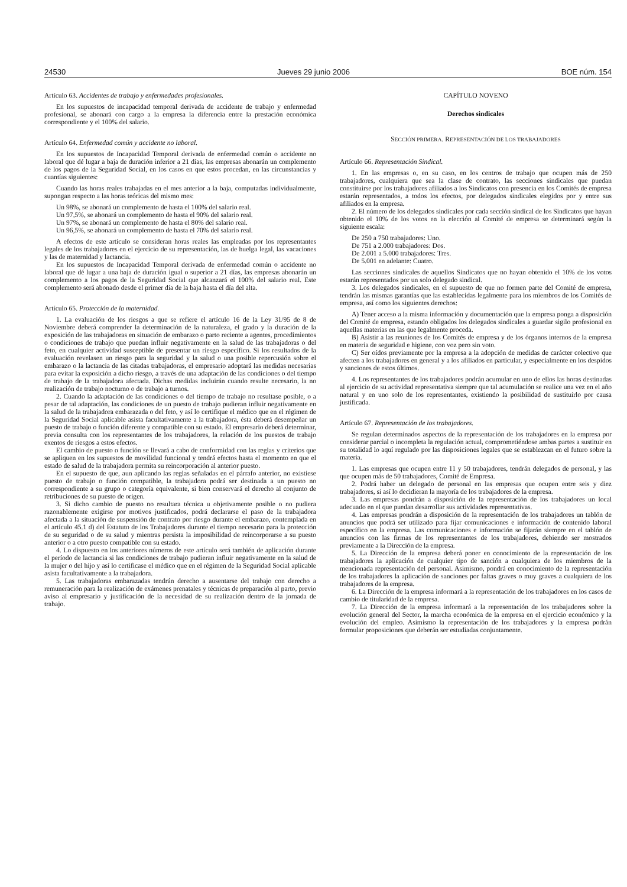24530 Jueves 29 junio 2006 BOE núm. 154
Artículo 63. Accidentes de trabajo y enfermedades profesionales.
En los supuestos de incapacidad temporal derivada de accidente de trabajo y enfermedad profesional, se abonará con cargo a la empresa la diferencia entre la prestación económica correspondiente y el 100% del salario.
Artículo 64. Enfermedad común y accidente no laboral.
En los supuestos de Incapacidad Temporal derivada de enfermedad común o accidente no laboral que dé lugar a baja de duración inferior a 21 días, las empresas abonarán un complemento de los pagos de la Seguridad Social, en los casos en que estos procedan, en las circunstancias y cuantías siguientes:
Cuando las horas reales trabajadas en el mes anterior a la baja, computadas individualmente, supongan respecto a las horas teóricas del mismo mes:
Un 98%, se abonará un complemento de hasta el 100% del salario real.
Un 97,5%, se abonará un complemento de hasta el 90% del salario real.
Un 97%, se abonará un complemento de hasta el 80% del salario real.
Un 96,5%, se abonará un complemento de hasta el 70% del salario real.
A efectos de este artículo se consideran horas reales las empleadas por los representantes legales de los trabajadores en el ejercicio de su representación, las de huelga legal, las vacaciones y las de maternidad y lactancia.
En los supuestos de Incapacidad Temporal derivada de enfermedad común o accidente no laboral que dé lugar a una baja de duración igual o superior a 21 días, las empresas abonarán un complemento a los pagos de la Seguridad Social que alcanzará el 100% del salario real. Este complemento será abonado desde el primer día de la baja hasta el día del alta.
Artículo 65. Protección de la maternidad.
1. La evaluación de los riesgos a que se refiere el artículo 16 de la Ley 31/95 de 8 de Noviembre deberá comprender la determinación de la naturaleza, el grado y la duración de la exposición de las trabajadoras en situación de embarazo o parto reciente a agentes, procedimientos o condiciones de trabajo que puedan influir negativamente en la salud de las trabajadoras o del feto, en cualquier actividad susceptible de presentar un riesgo específico. Si los resultados de la evaluación revelasen un riesgo para la seguridad y la salud o una posible repercusión sobre el embarazo o la lactancia de las citadas trabajadoras, el empresario adoptará las medidas necesarias para evitar la exposición a dicho riesgo, a través de una adaptación de las condiciones o del tiempo de trabajo de la trabajadora afectada. Dichas medidas incluirán cuando resulte necesario, la no realización de trabajo nocturno o de trabajo a turnos.
2. Cuando la adaptación de las condiciones o del tiempo de trabajo no resultase posible, o a pesar de tal adaptación, las condiciones de un puesto de trabajo pudieran influir negativamente en la salud de la trabajadora embarazada o del feto, y así lo certifique el médico que en el régimen de la Seguridad Social aplicable asista facultativamente a la trabajadora, ésta deberá desempeñar un puesto de trabajo o función diferente y compatible con su estado. El empresario deberá determinar, previa consulta con los representantes de los trabajadores, la relación de los puestos de trabajo exentos de riesgos a estos efectos.
El cambio de puesto o función se llevará a cabo de conformidad con las reglas y criterios que se apliquen en los supuestos de movilidad funcional y tendrá efectos hasta el momento en que el estado de salud de la trabajadora permita su reincorporación al anterior puesto.
En el supuesto de que, aun aplicando las reglas señaladas en el párrafo anterior, no existiese puesto de trabajo o función compatible, la trabajadora podrá ser destinada a un puesto no correspondiente a su grupo o categoría equivalente, si bien conservará el derecho al conjunto de retribuciones de su puesto de origen.
3. Si dicho cambio de puesto no resultara técnica u objetivamente posible o no pudiera razonablemente exigirse por motivos justificados, podrá declararse el paso de la trabajadora afectada a la situación de suspensión de contrato por riesgo durante el embarazo, contemplada en el artículo 45.1 d) del Estatuto de los Trabajadores durante el tiempo necesario para la protección de su seguridad o de su salud y mientras persista la imposibilidad de reincorporarse a su puesto anterior o a otro puesto compatible con su estado.
4. Lo dispuesto en los anteriores números de este artículo será también de aplicación durante el período de lactancia si las condiciones de trabajo pudieran influir negativamente en la salud de la mujer o del hijo y así lo certificase el médico que en el régimen de la Seguridad Social aplicable asista facultativamente a la trabajadora.
5. Las trabajadoras embarazadas tendrán derecho a ausentarse del trabajo con derecho a remuneración para la realización de exámenes prenatales y técnicas de preparación al parto, previo aviso al empresario y justificación de la necesidad de su realización dentro de la jornada de trabajo.
CAPÍTULO NOVENO
Derechos sindicales
SECCIÓN PRIMERA. REPRESENTACIÓN DE LOS TRABAJADORES
Artículo 66. Representación Sindical.
1. En las empresas o, en su caso, en los centros de trabajo que ocupen más de 250 trabajadores, cualquiera que sea la clase de contrato, las secciones sindicales que puedan constituirse por los trabajadores afiliados a los Sindicatos con presencia en los Comités de empresa estarán representados, a todos los efectos, por delegados sindicales elegidos por y entre sus afiliados en la empresa.
2. El número de los delegados sindicales por cada sección sindical de los Sindicatos que hayan obtenido el 10% de los votos en la elección al Comité de empresa se determinará según la siguiente escala:
De 250 a 750 trabajadores: Uno.
De 751 a 2.000 trabajadores: Dos.
De 2.001 a 5.000 trabajadores: Tres.
De 5.001 en adelante: Cuatro.
Las secciones sindicales de aquellos Sindicatos que no hayan obtenido el 10% de los votos estarán representados por un solo delegado sindical.
3. Los delegados sindicales, en el supuesto de que no formen parte del Comité de empresa, tendrán las mismas garantías que las establecidas legalmente para los miembros de los Comités de empresa, así como los siguientes derechos:
A) Tener acceso a la misma información y documentación que la empresa ponga a disposición del Comité de empresa, estando obligados los delegados sindicales a guardar sigilo profesional en aquellas materias en las que legalmente proceda.
B) Asistir a las reuniones de los Comités de empresa y de los órganos internos de la empresa en materia de seguridad e higiene, con voz pero sin voto.
C) Ser oídos previamente por la empresa a la adopción de medidas de carácter colectivo que afecten a los trabajadores en general y a los afiliados en particular, y especialmente en los despidos y sanciones de estos últimos.
4. Los representantes de los trabajadores podrán acumular en uno de ellos las horas destinadas al ejercicio de su actividad representativa siempre que tal acumulación se realice una vez en el año natural y en uno solo de los representantes, existiendo la posibilidad de sustituirlo por causa justificada.
Artículo 67. Representación de los trabajadores.
Se regulan determinados aspectos de la representación de los trabajadores en la empresa por considerar parcial o incompleta la regulación actual, comprometiéndose ambas partes a sustituir en su totalidad lo aquí regulado por las disposiciones legales que se establezcan en el futuro sobre la materia.
1. Las empresas que ocupen entre 11 y 50 trabajadores, tendrán delegados de personal, y las que ocupen más de 50 trabajadores, Comité de Empresa.
2. Podrá haber un delegado de personal en las empresas que ocupen entre seis y diez trabajadores, si así lo decidieran la mayoría de los trabajadores de la empresa.
3. Las empresas pondrán a disposición de la representación de los trabajadores un local adecuado en el que puedan desarrollar sus actividades representativas.
4. Las empresas pondrán a disposición de la representación de los trabajadores un tablón de anuncios que podrá ser utilizado para fijar comunicaciones e información de contenido laboral específico en la empresa. Las comunicaciones e información se fijarán siempre en el tablón de anuncios con las firmas de los representantes de los trabajadores, debiendo ser mostrados previamente a la Dirección de la empresa.
5. La Dirección de la empresa deberá poner en conocimiento de la representación de los trabajadores la aplicación de cualquier tipo de sanción a cualquiera de los miembros de la mencionada representación del personal. Asimismo, pondrá en conocimiento de la representación de los trabajadores la aplicación de sanciones por faltas graves o muy graves a cualquiera de los trabajadores de la empresa.
6. La Dirección de la empresa informará a la representación de los trabajadores en los casos de cambio de titularidad de la empresa.
7. La Dirección de la empresa informará a la representación de los trabajadores sobre la evolución general del Sector, la marcha económica de la empresa en el ejercicio económico y la evolución del empleo. Asimismo la representación de los trabajadores y la empresa podrán formular proposiciones que deberán ser estudiadas conjuntamente.